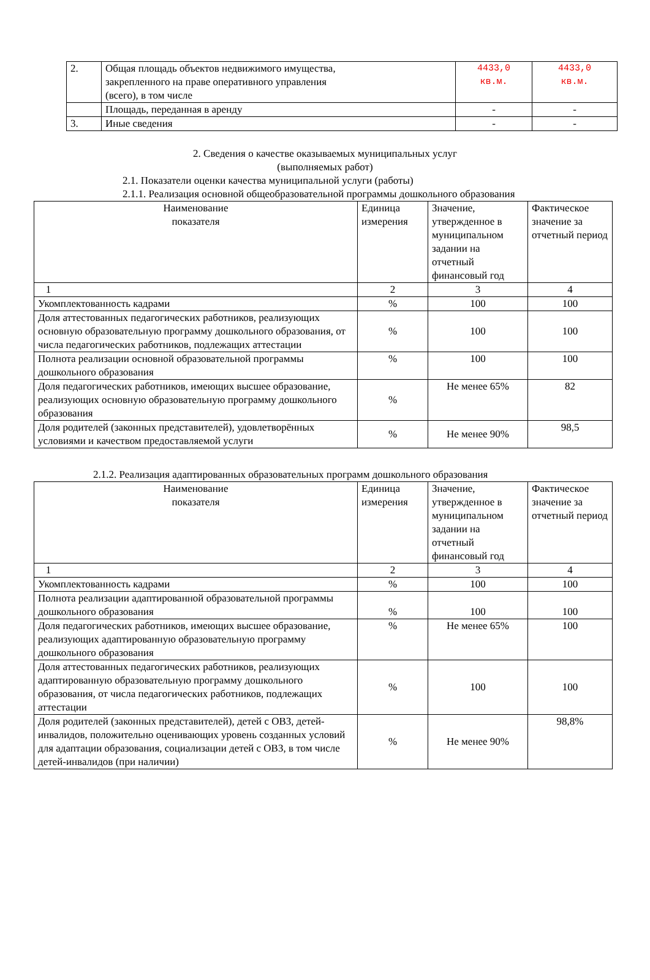| 2. | Общая площадь объектов недвижимого имущества, закрепленного на праве оперативного управления (всего), в том числе | 4433,0 кв.м. | 4433,0 кв.м. |
| | Площадь, переданная в аренду | - | - |
| 3. | Иные сведения | - | - |
2. Сведения о качестве оказываемых муниципальных услуг
(выполняемых работ)
2.1. Показатели оценки качества муниципальной услуги (работы)
2.1.1. Реализация основной общеобразовательной программы дошкольного образования
| Наименование показателя | Единица измерения | Значение, утвержденное в муниципальном задании на отчетный финансовый год | Фактическое значение за отчетный период |
| --- | --- | --- | --- |
| 1 | 2 | 3 | 4 |
| Укомплектованность кадрами | % | 100 | 100 |
| Доля аттестованных педагогических работников, реализующих основную образовательную программу дошкольного образования, от числа педагогических работников, подлежащих аттестации | % | 100 | 100 |
| Полнота реализации основной образовательной программы дошкольного образования | % | 100 | 100 |
| Доля педагогических работников, имеющих высшее образование, реализующих основную образовательную программу дошкольного образования | % | Не менее 65% | 82 |
| Доля родителей (законных представителей), удовлетворённых условиями и качеством предоставляемой услуги | % | Не менее 90% | 98,5 |
2.1.2. Реализация адаптированных образовательных программ дошкольного образования
| Наименование показателя | Единица измерения | Значение, утвержденное в муниципальном задании на отчетный финансовый год | Фактическое значение за отчетный период |
| --- | --- | --- | --- |
| 1 | 2 | 3 | 4 |
| Укомплектованность кадрами | % | 100 | 100 |
| Полнота реализации адаптированной образовательной программы дошкольного образования | % | 100 | 100 |
| Доля педагогических работников, имеющих высшее образование, реализующих адаптированную образовательную программу дошкольного образования | % | Не менее 65% | 100 |
| Доля аттестованных педагогических работников, реализующих адаптированную образовательную программу дошкольного образования, от числа педагогических работников, подлежащих аттестации | % | 100 | 100 |
| Доля родителей (законных представителей), детей с ОВЗ, детей-инвалидов, положительно оценивающих уровень созданных условий для адаптации образования, социализации детей с ОВЗ, в том числе детей-инвалидов (при наличии) | % | Не менее 90% | 98,8% |